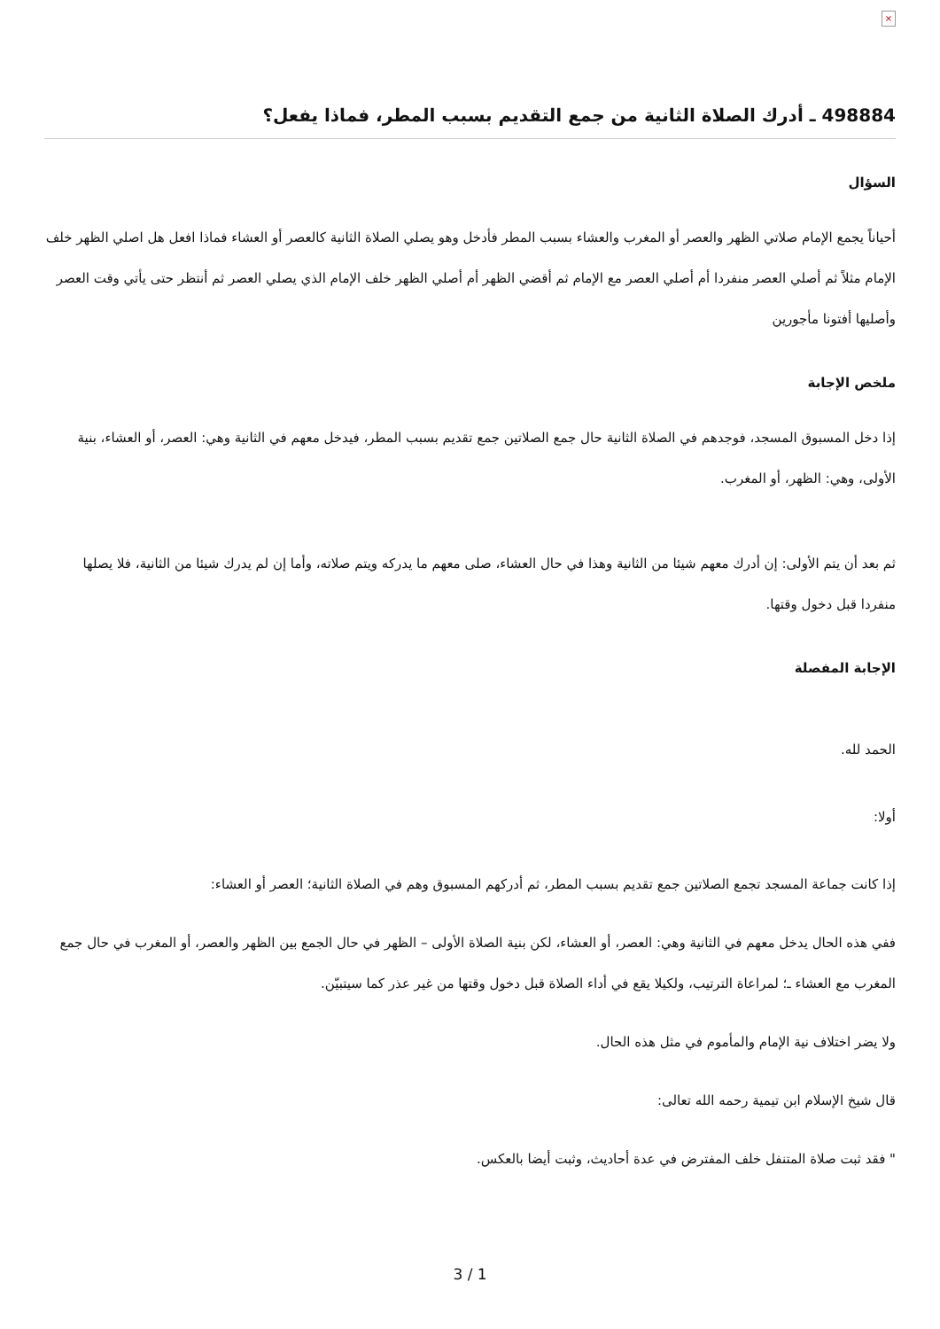×
498884 ـ أدرك الصلاة الثانية من جمع التقديم بسبب المطر، فماذا يفعل؟
السؤال
أحياناً يجمع الإمام صلاتي الظهر والعصر أو المغرب والعشاء بسبب المطر فأدخل وهو يصلي الصلاة الثانية كالعصر أو العشاء فماذا افعل هل اصلي الظهر خلف الإمام مثلاً ثم أصلي العصر منفردا أم أصلي العصر مع الإمام ثم أقضي الظهر أم أصلي الظهر خلف الإمام الذي يصلي العصر ثم أنتظر حتى يأتي وقت العصر وأصليها أفتونا مأجورين
ملخص الإجابة
إذا دخل المسبوق المسجد، فوجدهم في الصلاة الثانية حال جمع الصلاتين جمع تقديم بسبب المطر، فيدخل معهم في الثانية وهي: العصر، أو العشاء، بنية الأولى، وهي: الظهر، أو المغرب.
ثم بعد أن يتم الأولى: إن أدرك معهم شيئا من الثانية وهذا في حال العشاء، صلى معهم ما يدركه ويتم صلاته، وأما إن لم يدرك شيئا من الثانية، فلا يصلها منفردا قبل دخول وقتها.
الإجابة المفصلة
الحمد لله.
أولا:
إذا كانت جماعة المسجد تجمع الصلاتين جمع تقديم بسبب المطر، ثم أدركهم المسبوق وهم في الصلاة الثانية؛ العصر أو العشاء:
ففي هذه الحال يدخل معهم في الثانية وهي: العصر، أو العشاء، لكن بنية الصلاة الأولى – الظهر في حال الجمع بين الظهر والعصر، أو المغرب في حال جمع المغرب مع العشاء ـ؛ لمراعاة الترتيب، ولكيلا يقع في أداء الصلاة قبل دخول وقتها من غير عذر كما سيتبيّن.
ولا يضر اختلاف نية الإمام والمأموم في مثل هذه الحال.
قال شيخ الإسلام ابن تيمية رحمه الله تعالى:
" فقد ثبت صلاة المتنفل خلف المفترض في عدة أحاديث، وثبت أيضا بالعكس.
3 / 1